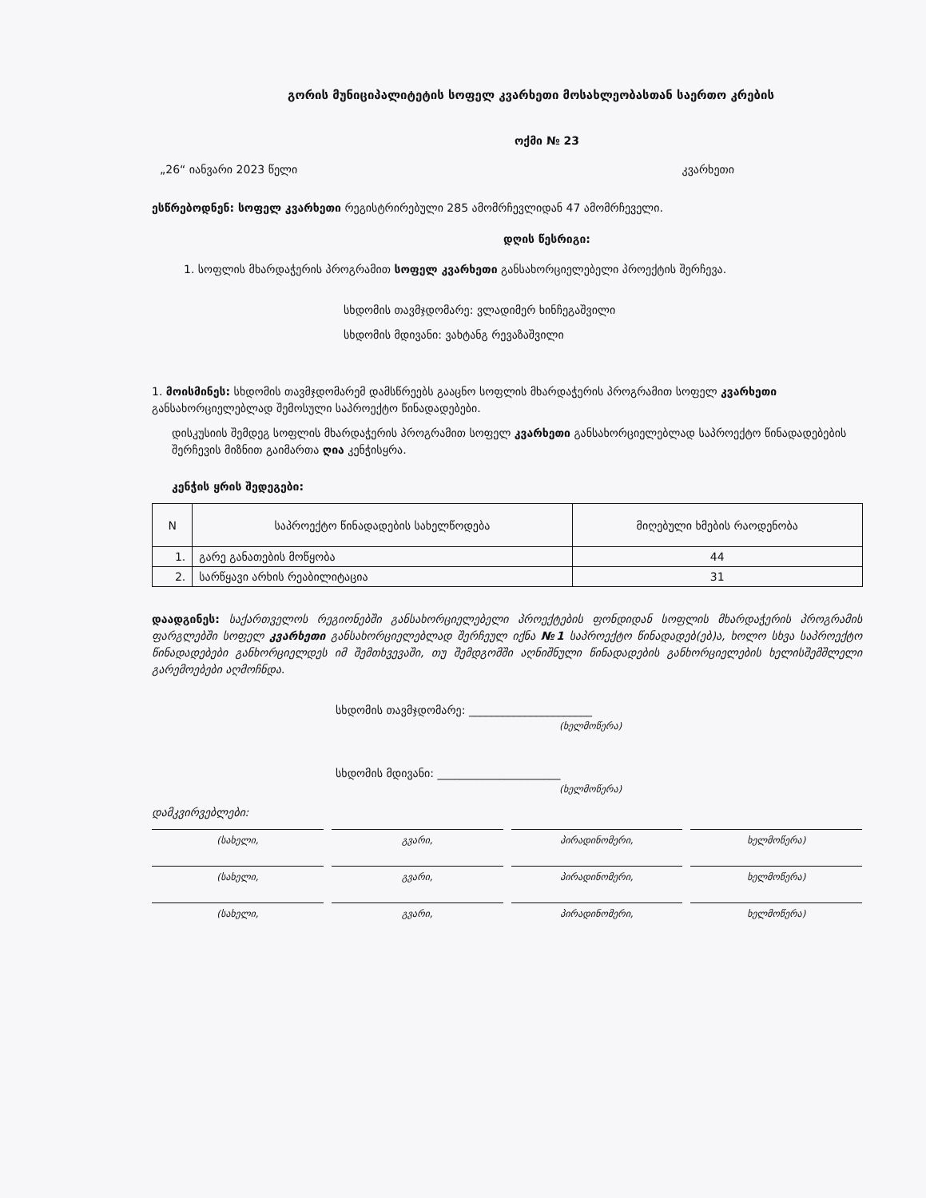გორის მუნიციპალიტეტის სოფელ კვარხეთი მოსახლეობასთან საერთო კრების
ოქმი № 23
„26“ იანვარი 2023 წელი კვარხეთი
ესწრებოდნენ: სოფელ კვარხეთი რეგისტრირებული 285 ამომრჩევლიდან 47 ამომრჩეველი.
დღის წესრიგი:
1. სოფლის მხარდაჭერის პროგრამით სოფელ კვარხეთი განსახორციელებელი პროექტის შერჩევა.
სხდომის თავმჯდომარე: ვლადიმერ ხინჩეგაშვილი
სხდომის მდივანი: ვახტანგ რევაზაშვილი
1. მოისმინეს: სხდომის თავმჯდომარემ დამსწრეებს გააცნო სოფლის მხარდაჭერის პროგრამით სოფელ კვარხეთი განსახორციელებლად შემოსული საპროექტო წინადადებები.
დისკუსიის შემდეგ სოფლის მხარდაჭერის პროგრამით სოფელ კვარხეთი განსახორციელებლად საპროექტო წინადადებების შერჩევის მიზნით გაიმართა ღია კენჭისყრა.
კენჭის ყრის შედეგები:
| N | საპროექტო წინადადების სახელწოდება | მიღებული ხმების რაოდენობა |
| --- | --- | --- |
| 1. | გარე განათების მოწყობა | 44 |
| 2. | სარწყავი არხის რეაბილიტაცია | 31 |
დაადგინეს: საქართველოს რეგიონებში განსახორციელებელი პროექტების ფონდიდან სოფლის მხარდაჭერის პროგრამის ფარგლებში სოფელ კვარხეთი განსახორციელებლად შერჩეულ იქნა №1 საპროექტო წინადადებ(ებ)ა, ხოლო სხვა საპროექტო წინადადებები განხორციელდეს იმ შემთხვევაში, თუ შემდგომში აღნიშნული წინადადების განხორციელების ხელისშემშლელი გარემოებები აღმოჩნდა.
სხდომის თავმჯდომარე: ______________________
(ხელმოწერა)
სხდომის მდივანი: ______________________
(ხელმოწერა)
დამკვირვებლები:
(სახელი, გვარი, პირადინომერი, ხელმოწერა)
(სახელი, გვარი, პირადინომერი, ხელმოწერა)
(სახელი, გვარი, პირადინომერი, ხელმოწერა)